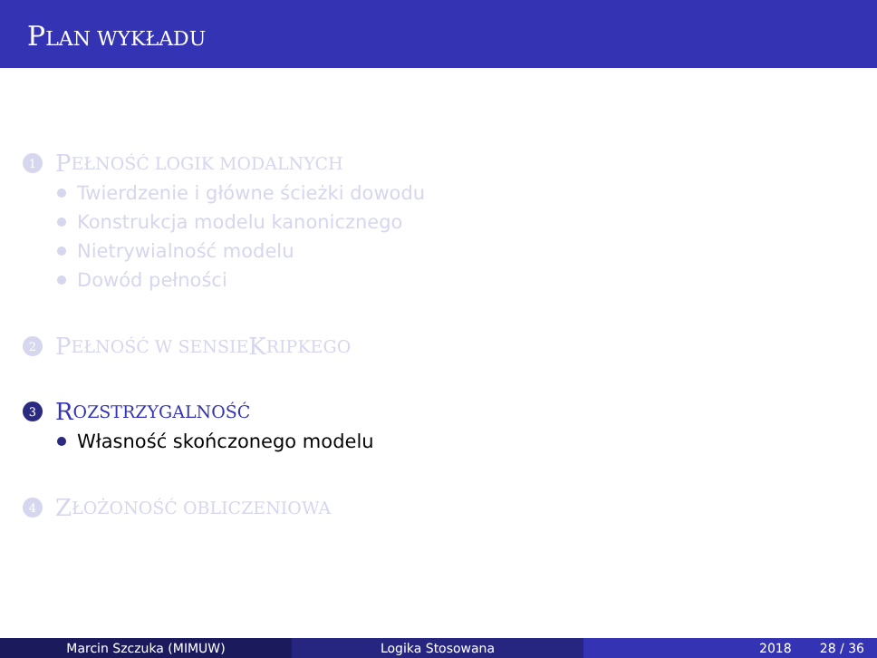PLAN WYKŁADU
1 P EŁNOŚĆ LOGIK MODALNYCH
Twierdzenie i główne ścieżki dowodu
Konstrukcja modelu kanonicznego
Nietrywialność modelu
Dowód pełności
2 P EŁNOŚĆ W SENSIE K RIPKEGO
3 R OZSTRZYGALNOŚĆ
Własność skończonego modelu
4 Z ŁOŻONOŚĆ OBLICZENIOWA
Marcin Szczuka (MIMUW) Logika Stosowana 2018 28 / 36